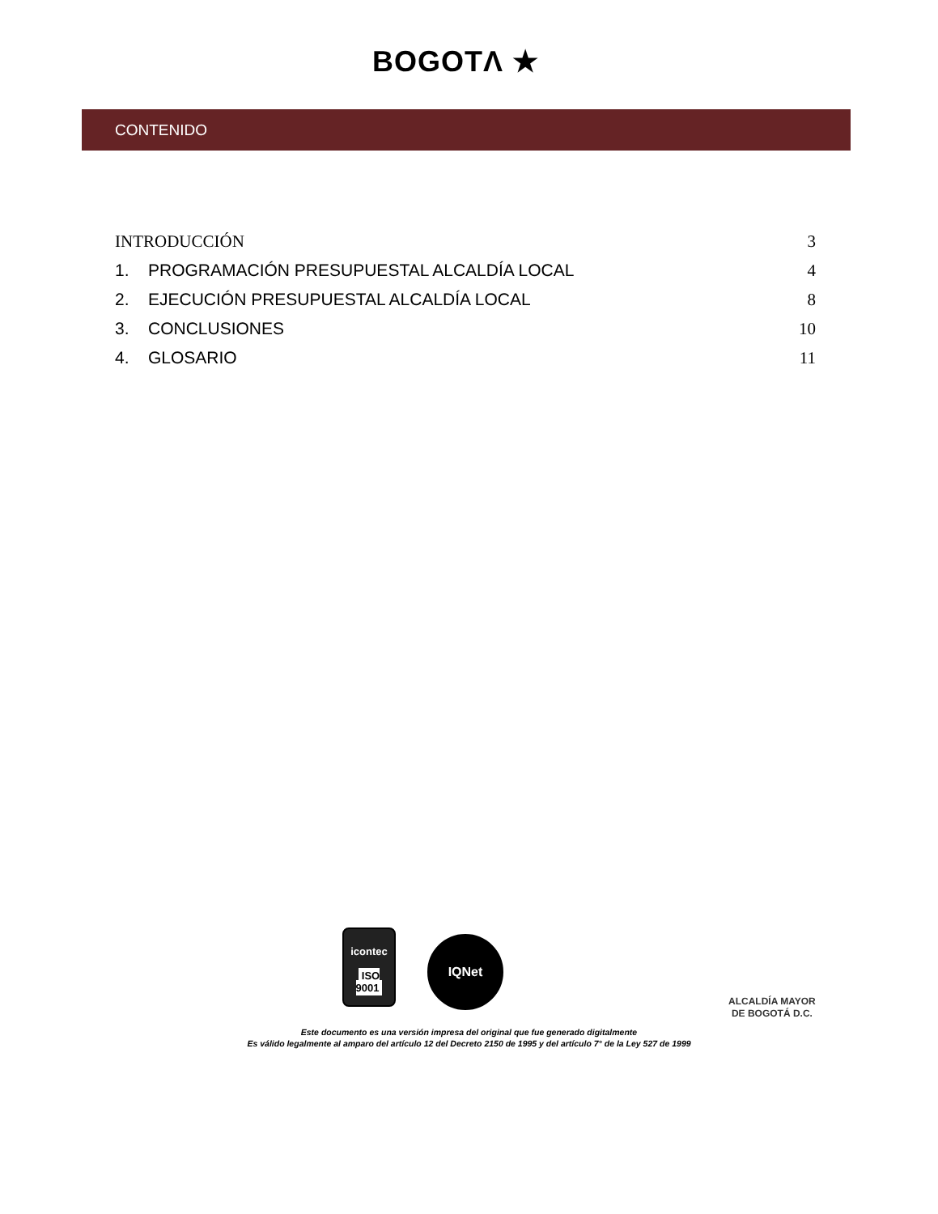BOGOTΛ ★
CONTENIDO
INTRODUCCIÓN 3
1. PROGRAMACIÓN PRESUPUESTAL ALCALDÍA LOCAL 4
2. EJECUCIÓN PRESUPUESTAL ALCALDÍA LOCAL 8
3. CONCLUSIONES 10
4. GLOSARIO 11
icontec
ISO 9001
IQNet
ALCALDÍA MAYOR
DE BOGOTÁ D.C.
Este documento es una versión impresa del original que fue generado digitalmente
Es válido legalmente al amparo del artículo 12 del Decreto 2150 de 1995 y del artículo 7° de la Ley 527 de 1999